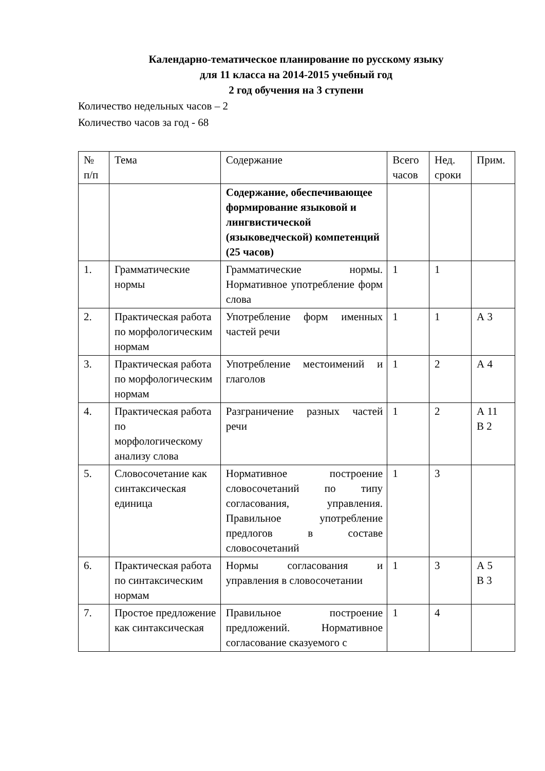Календарно-тематическое планирование по русскому языку
для 11 класса на 2014-2015 учебный год
2 год обучения на 3 ступени
Количество недельных часов – 2
Количество часов за год - 68
| № п/п | Тема | Содержание | Всего часов | Нед. сроки | Прим. |
| | | Содержание, обеспечивающее формирование языковой и лингвистической (языковедческой) компетенций (25 часов) | | | |
| 1. | Грамматические нормы | Грамматические нормы. Нормативное употребление форм слова | 1 | 1 | |
| 2. | Практическая работа по морфологическим нормам | Употребление форм именных частей речи | 1 | 1 | А 3 |
| 3. | Практическая работа по морфологическим нормам | Употребление местоимений и глаголов | 1 | 2 | А 4 |
| 4. | Практическая работа по морфологическому анализу слова | Разграничение разных частей речи | 1 | 2 | А 11 В 2 |
| 5. | Словосочетание как синтаксическая единица | Нормативное построение словосочетаний по типу согласования, управления. Правильное употребление предлогов в составе словосочетаний | 1 | 3 | |
| 6. | Практическая работа по синтаксическим нормам | Нормы согласования и управления в словосочетании | 1 | 3 | А 5 В 3 |
| 7. | Простое предложение как синтаксическая | Правильное построение предложений. Нормативное согласование сказуемого с | 1 | 4 | |